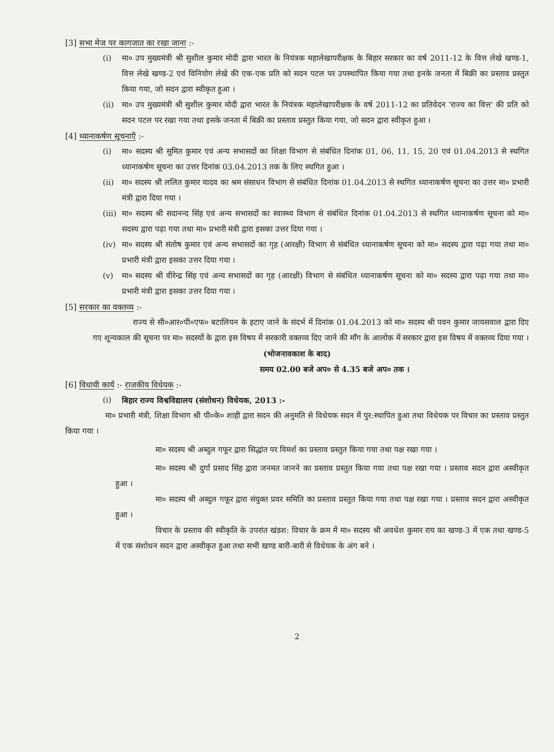[3] सभा मेज पर कागजात का रखा जाना :-
(i) मा० उप मुख्यमंत्री श्री सुशील कुमार मोदी द्वारा भारत के नियंत्रक महालेखापरीक्षक के बिहार सरकार का वर्ष 2011-12 के वित्त लेखे खण्ड-1, वित्त लेखे खण्ड-2 एवं विनियोग लेखे की एक-एक प्रति को सदन पटल पर उपस्थापित किया गया तथा इनके जनता में बिक्री का प्रस्ताव प्रस्तुत किया गया, जो सदन द्वारा स्वीकृत हुआ ।
(ii) मा० उप मुख्यमंत्री श्री सुशील कुमार मोदी द्वारा भारत के नियंत्रक महालेखापरीक्षक के वर्ष 2011-12 का प्रतिवेदन 'राज्य का वित्त' की प्रति को सदन पटल पर रखा गया तथा इसके जनता में बिक्री का प्रस्ताव प्रस्तुत किया गया, जो सदन द्वारा स्वीकृत हुआ ।
[4] ध्यानाकर्षण सूचनाएँ :-
(i) मा० सदस्य श्री सुमित कुमार एवं अन्य सभासदों का शिक्षा विभाग से संबंधित दिनांक 01, 06, 11, 15, 20 एवं 01.04.2013 से स्थगित ध्यानाकर्षण सूचना का उत्तर दिनांक 03.04.2013 तक के लिए स्थगित हुआ ।
(ii) मा० सदस्य श्री ललित कुमार यादव का श्रम संसाधन विभाग से संबंधित दिनांक 01.04.2013 से स्थगित ध्यानाकर्षण सूचना का उत्तर मा० प्रभारी मंत्री द्वारा दिया गया ।
(iii) मा० सदस्य श्री सदानन्द सिंह एवं अन्य सभासदों का स्वास्थ्य विभाग से संबंधित दिनांक 01.04.2013 से स्थगित ध्यानाकर्षण सूचना को मा० सदस्य द्वारा पढ़ा गया तथा मा० प्रभारी मंत्री द्वारा इसका उत्तर दिया गया ।
(iv) मा० सदस्य श्री संतोष कुमार एवं अन्य सभासदों का गृह (आरक्षी) विभाग से संबंधित ध्यानाकर्षण सूचना को मा० सदस्य द्वारा पढ़ा गया तथा मा० प्रभारी मंत्री द्वारा इसका उत्तर दिया गया ।
(v) मा० सदस्य श्री वीरेन्द्र सिंह एवं अन्य सभासदों का गृह (आरक्षी) विभाग से संबंधित ध्यानाकर्षण सूचना को मा० सदस्य द्वारा पढ़ा गया तथा मा० प्रभारी मंत्री द्वारा इसका उत्तर दिया गया ।
[5] सरकार का वक्तव्य :-
राज्य से सी०आर०पी०एफ० बटालियन के हटाए जाने के संदर्भ में दिनांक 01.04.2013 को मा० सदस्य श्री पवन कुमार जायसवाल द्वारा दिए गए शून्यकाल की सूचना पर मा० सदस्यों के द्वारा इस विषय में सरकारी वक्तव्य दिए जाने की माँग के आलोक में सरकार द्वारा इस विषय में वक्तव्य दिया गया ।
(भोजनावकाश के बाद)
समय 02.00 बजे अप० से 4.35 बजे अप० तक ।
[6] विधायी कार्य :- राजकीय विधेयक :-
(i) बिहार राज्य विश्वविद्यालय (संशोधन) विधेयक, 2013 :-
मा० प्रभारी मंत्री, शिक्षा विभाग श्री पी०के० शाही द्वारा सदन की अनुमति से विधेयक सदन में पुर:स्थापित हुआ तथा विधेयक पर विचार का प्रस्ताव प्रस्तुत किया गया ।
मा० सदस्य श्री अब्दुल गफूर द्वारा सिद्धांत पर विमर्श का प्रस्ताव प्रस्तुत किया गया तथा पक्ष रखा गया ।
मा० सदस्य श्री दुर्गा प्रसाद सिंह द्वारा जनमत जानने का प्रस्ताव प्रस्तुत किया गया तथा पक्ष रखा गया । प्रस्ताव सदन द्वारा अस्वीकृत हुआ ।
मा० सदस्य श्री अब्दुल गफूर द्वारा संयुक्त प्रवर समिति का प्रस्ताव प्रस्तुत किया गया तथा पक्ष रखा गया । प्रस्ताव सदन द्वारा अस्वीकृत हुआ ।
विचार के प्रस्ताव की स्वीकृति के उपरांत खंडश: विचार के क्रम में मा० सदस्य श्री अवधेश कुमार राय का खण्ड-3 में एक तथा खण्ड-5 में एक संशोधन सदन द्वारा अस्वीकृत हुआ तथा सभी खण्ड बारी-बारी से विधेयक के अंग बने ।
2